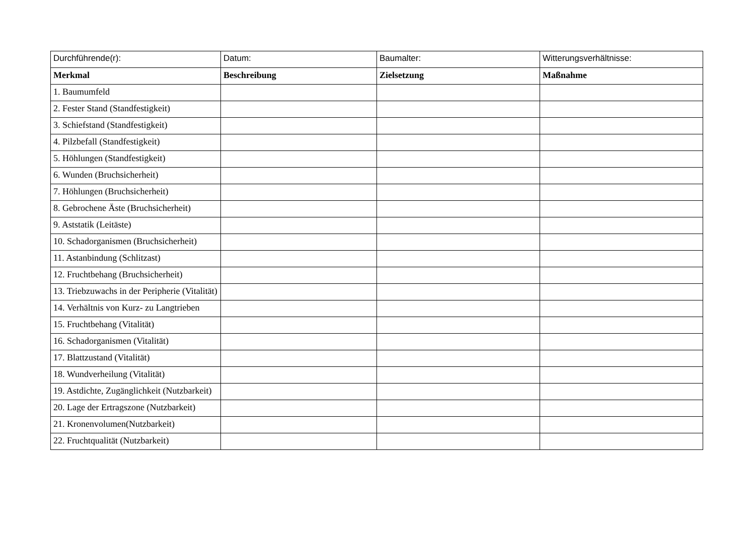| Durchführende(r): | Datum: | Baumalter: | Witterungsverhältnisse: |
| Merkmal | Beschreibung | Zielsetzung | Maßnahme |
| 1. Baumumfeld | | | |
| 2. Fester Stand (Standfestigkeit) | | | |
| 3. Schiefstand (Standfestigkeit) | | | |
| 4. Pilzbefall (Standfestigkeit) | | | |
| 5. Höhlungen (Standfestigkeit) | | | |
| 6. Wunden (Bruchsicherheit) | | | |
| 7. Höhlungen (Bruchsicherheit) | | | |
| 8. Gebrochene Äste (Bruchsicherheit) | | | |
| 9. Aststatik (Leitäste) | | | |
| 10. Schadorganismen (Bruchsicherheit) | | | |
| 11. Astanbindung (Schlitzast) | | | |
| 12. Fruchtbehang (Bruchsicherheit) | | | |
| 13. Triebzuwachs in der Peripherie (Vitalität) | | | |
| 14. Verhältnis von Kurz- zu Langtrieben | | | |
| 15. Fruchtbehang (Vitalität) | | | |
| 16. Schadorganismen (Vitalität) | | | |
| 17. Blattzustand (Vitalität) | | | |
| 18. Wundverheilung (Vitalität) | | | |
| 19. Astdichte, Zugänglichkeit (Nutzbarkeit) | | | |
| 20. Lage der Ertragszone (Nutzbarkeit) | | | |
| 21. Kronenvolumen(Nutzbarkeit) | | | |
| 22. Fruchtqualität (Nutzbarkeit) | | | |